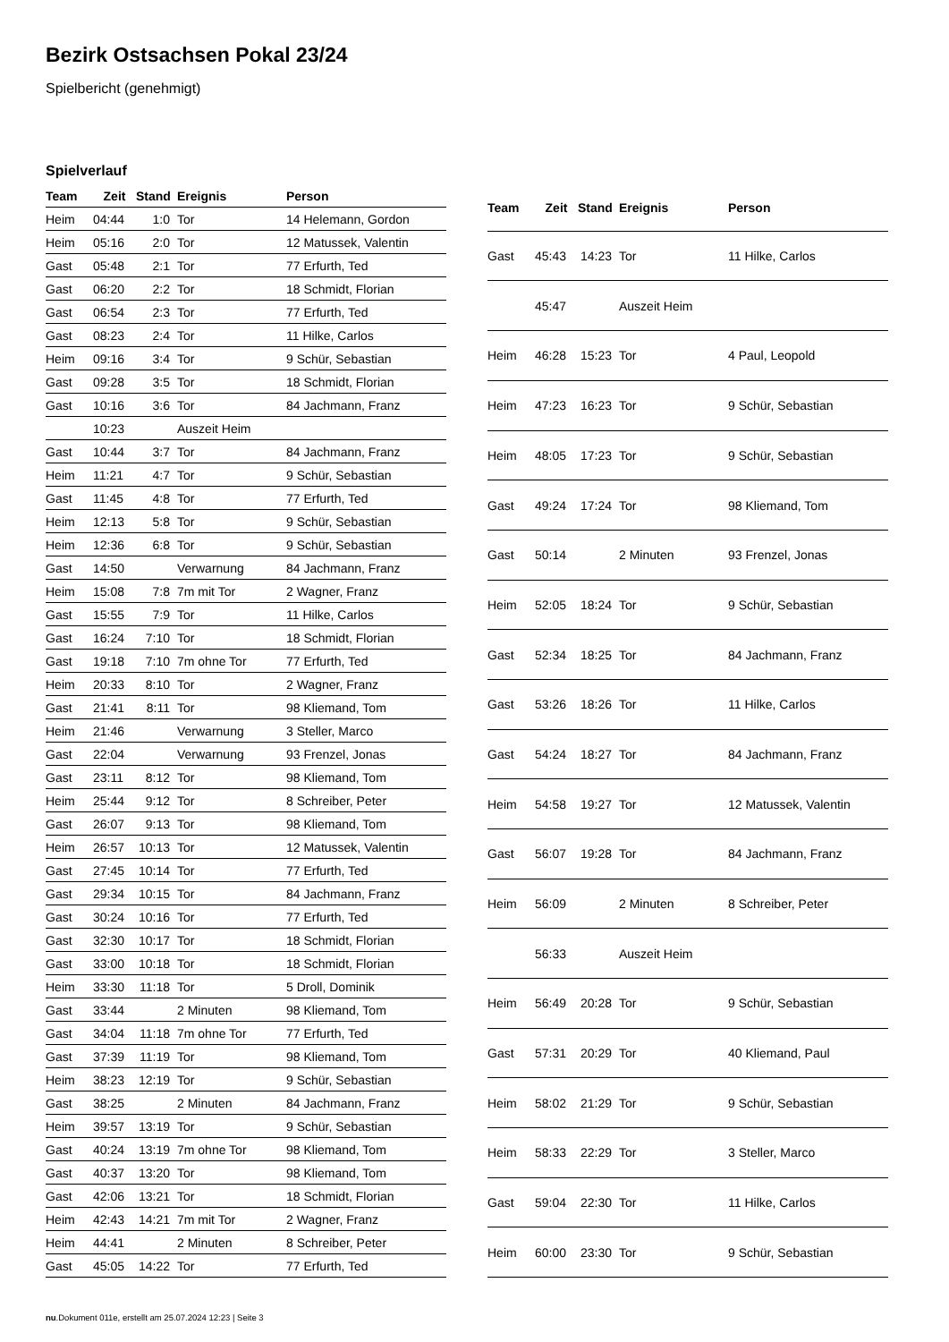Bezirk Ostsachsen Pokal 23/24
Spielbericht (genehmigt)
Spielverlauf
| Team | Zeit | Stand | Ereignis | Person |
| --- | --- | --- | --- | --- |
| Heim | 04:44 | 1:0 | Tor | 14 Helemann, Gordon |
| Heim | 05:16 | 2:0 | Tor | 12 Matussek, Valentin |
| Gast | 05:48 | 2:1 | Tor | 77 Erfurth, Ted |
| Gast | 06:20 | 2:2 | Tor | 18 Schmidt, Florian |
| Gast | 06:54 | 2:3 | Tor | 77 Erfurth, Ted |
| Gast | 08:23 | 2:4 | Tor | 11 Hilke, Carlos |
| Heim | 09:16 | 3:4 | Tor | 9 Schür, Sebastian |
| Gast | 09:28 | 3:5 | Tor | 18 Schmidt, Florian |
| Gast | 10:16 | 3:6 | Tor | 84 Jachmann, Franz |
| | 10:23 | | Auszeit Heim | |
| Gast | 10:44 | 3:7 | Tor | 84 Jachmann, Franz |
| Heim | 11:21 | 4:7 | Tor | 9 Schür, Sebastian |
| Gast | 11:45 | 4:8 | Tor | 77 Erfurth, Ted |
| Heim | 12:13 | 5:8 | Tor | 9 Schür, Sebastian |
| Heim | 12:36 | 6:8 | Tor | 9 Schür, Sebastian |
| Gast | 14:50 | | Verwarnung | 84 Jachmann, Franz |
| Heim | 15:08 | 7:8 | 7m mit Tor | 2 Wagner, Franz |
| Gast | 15:55 | 7:9 | Tor | 11 Hilke, Carlos |
| Gast | 16:24 | 7:10 | Tor | 18 Schmidt, Florian |
| Gast | 19:18 | 7:10 | 7m ohne Tor | 77 Erfurth, Ted |
| Heim | 20:33 | 8:10 | Tor | 2 Wagner, Franz |
| Gast | 21:41 | 8:11 | Tor | 98 Kliemand, Tom |
| Heim | 21:46 | | Verwarnung | 3 Steller, Marco |
| Gast | 22:04 | | Verwarnung | 93 Frenzel, Jonas |
| Gast | 23:11 | 8:12 | Tor | 98 Kliemand, Tom |
| Heim | 25:44 | 9:12 | Tor | 8 Schreiber, Peter |
| Gast | 26:07 | 9:13 | Tor | 98 Kliemand, Tom |
| Heim | 26:57 | 10:13 | Tor | 12 Matussek, Valentin |
| Gast | 27:45 | 10:14 | Tor | 77 Erfurth, Ted |
| Gast | 29:34 | 10:15 | Tor | 84 Jachmann, Franz |
| Gast | 30:24 | 10:16 | Tor | 77 Erfurth, Ted |
| Gast | 32:30 | 10:17 | Tor | 18 Schmidt, Florian |
| Gast | 33:00 | 10:18 | Tor | 18 Schmidt, Florian |
| Heim | 33:30 | 11:18 | Tor | 5 Droll, Dominik |
| Gast | 33:44 | | 2 Minuten | 98 Kliemand, Tom |
| Gast | 34:04 | 11:18 | 7m ohne Tor | 77 Erfurth, Ted |
| Gast | 37:39 | 11:19 | Tor | 98 Kliemand, Tom |
| Heim | 38:23 | 12:19 | Tor | 9 Schür, Sebastian |
| Gast | 38:25 | | 2 Minuten | 84 Jachmann, Franz |
| Heim | 39:57 | 13:19 | Tor | 9 Schür, Sebastian |
| Gast | 40:24 | 13:19 | 7m ohne Tor | 98 Kliemand, Tom |
| Gast | 40:37 | 13:20 | Tor | 98 Kliemand, Tom |
| Gast | 42:06 | 13:21 | Tor | 18 Schmidt, Florian |
| Heim | 42:43 | 14:21 | 7m mit Tor | 2 Wagner, Franz |
| Heim | 44:41 | | 2 Minuten | 8 Schreiber, Peter |
| Gast | 45:05 | 14:22 | Tor | 77 Erfurth, Ted |
| Team | Zeit | Stand | Ereignis | Person |
| --- | --- | --- | --- | --- |
| Gast | 45:43 | 14:23 | Tor | 11 Hilke, Carlos |
| | 45:47 | | Auszeit Heim | |
| Heim | 46:28 | 15:23 | Tor | 4 Paul, Leopold |
| Heim | 47:23 | 16:23 | Tor | 9 Schür, Sebastian |
| Heim | 48:05 | 17:23 | Tor | 9 Schür, Sebastian |
| Gast | 49:24 | 17:24 | Tor | 98 Kliemand, Tom |
| Gast | 50:14 | | 2 Minuten | 93 Frenzel, Jonas |
| Heim | 52:05 | 18:24 | Tor | 9 Schür, Sebastian |
| Gast | 52:34 | 18:25 | Tor | 84 Jachmann, Franz |
| Gast | 53:26 | 18:26 | Tor | 11 Hilke, Carlos |
| Gast | 54:24 | 18:27 | Tor | 84 Jachmann, Franz |
| Heim | 54:58 | 19:27 | Tor | 12 Matussek, Valentin |
| Gast | 56:07 | 19:28 | Tor | 84 Jachmann, Franz |
| Heim | 56:09 | | 2 Minuten | 8 Schreiber, Peter |
| | 56:33 | | Auszeit Heim | |
| Heim | 56:49 | 20:28 | Tor | 9 Schür, Sebastian |
| Gast | 57:31 | 20:29 | Tor | 40 Kliemand, Paul |
| Heim | 58:02 | 21:29 | Tor | 9 Schür, Sebastian |
| Heim | 58:33 | 22:29 | Tor | 3 Steller, Marco |
| Gast | 59:04 | 22:30 | Tor | 11 Hilke, Carlos |
| Heim | 60:00 | 23:30 | Tor | 9 Schür, Sebastian |
nu.Dokument 011e, erstellt am 25.07.2024 12:23 | Seite 3